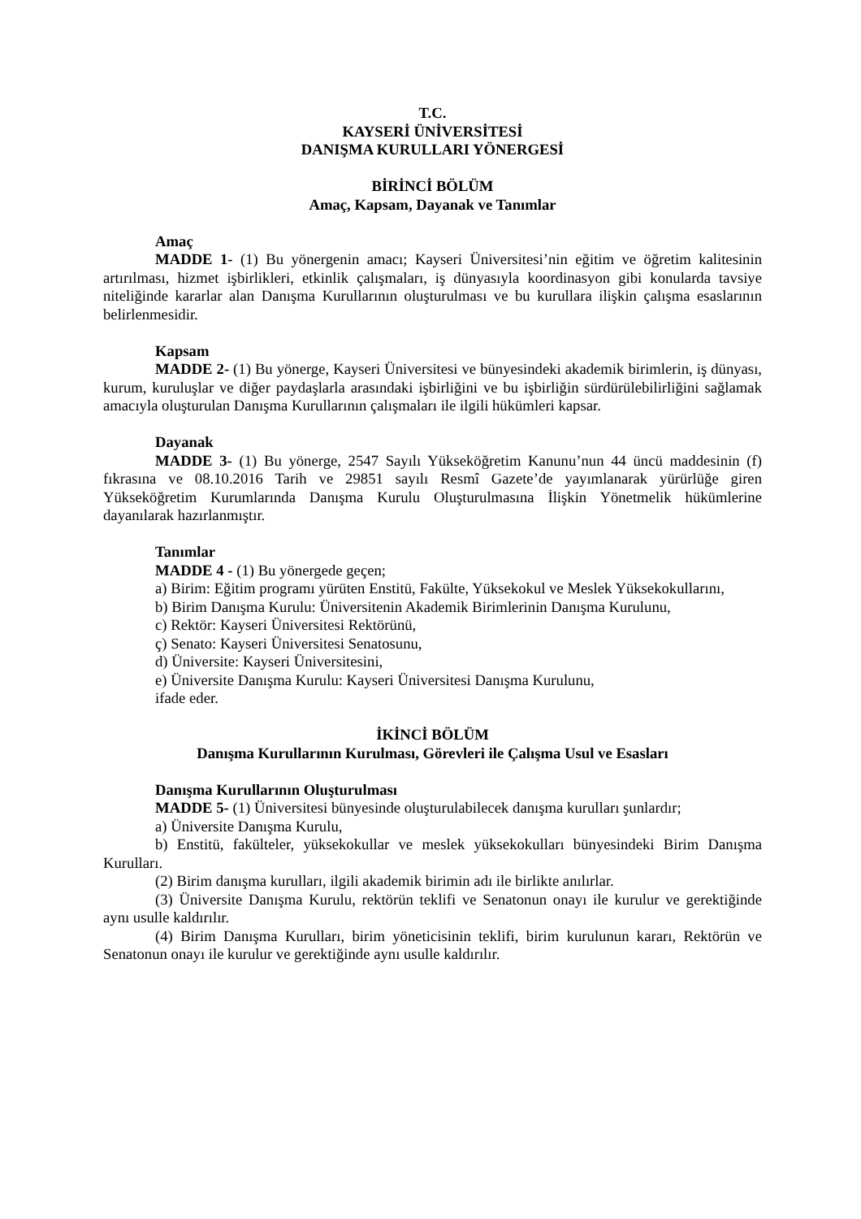T.C.
KAYSERİ ÜNİVERSİTESİ
DANIŞMA KURULLARI YÖNERGESİ
BİRİNCİ BÖLÜM
Amaç, Kapsam, Dayanak ve Tanımlar
Amaç
MADDE 1- (1) Bu yönergenin amacı; Kayseri Üniversitesi’nin eğitim ve öğretim kalitesinin artırılması, hizmet işbirlikleri, etkinlik çalışmaları, iş dünyasıyla koordinasyon gibi konularda tavsiye niteliğinde kararlar alan Danışma Kurullarının oluşturulması ve bu kurullara ilişkin çalışma esaslarının belirlenmesidir.
Kapsam
MADDE 2- (1) Bu yönerge, Kayseri Üniversitesi ve bünyesindeki akademik birimlerin, iş dünyası, kurum, kuruluşlar ve diğer paydaşlarla arasındaki işbirliğini ve bu işbirliğin sürdürülebilirliğini sağlamak amacıyla oluşturulan Danışma Kurullarının çalışmaları ile ilgili hükümleri kapsar.
Dayanak
MADDE 3- (1) Bu yönerge, 2547 Sayılı Yükseköğretim Kanunu’nun 44 üncü maddesinin (f) fıkrasına ve 08.10.2016 Tarih ve 29851 sayılı Resmî Gazete’de yayımlanarak yürürlüğe giren Yükseköğretim Kurumlarında Danışma Kurulu Oluşturulmasına İlişkin Yönetmelik hükümlerine dayanılarak hazırlanmıştır.
Tanımlar
MADDE 4 - (1) Bu yönergede geçen;
a) Birim: Eğitim programı yürüten Enstitü, Fakülte, Yüksekokul ve Meslek Yüksekokullarını,
b) Birim Danışma Kurulu: Üniversitenin Akademik Birimlerinin Danışma Kurulunu,
c) Rektör: Kayseri Üniversitesi Rektörünü,
ç) Senato: Kayseri Üniversitesi Senatosunu,
d) Üniversite: Kayseri Üniversitesini,
e) Üniversite Danışma Kurulu: Kayseri Üniversitesi Danışma Kurulunu,
ifade eder.
İKİNCİ BÖLÜM
Danışma Kurullarının Kurulması, Görevleri ile Çalışma Usul ve Esasları
Danışma Kurullarının Oluşturulması
MADDE 5- (1) Üniversitesi bünyesinde oluşturulabilecek danışma kurulları şunlardır;
a) Üniversite Danışma Kurulu,
b) Enstitü, fakülteler, yüksekokullar ve meslek yüksekokulları bünyesindeki Birim Danışma Kurulları.
(2) Birim danışma kurulları, ilgili akademik birimin adı ile birlikte anılırlar.
(3) Üniversite Danışma Kurulu, rektörün teklifi ve Senatonun onayı ile kurulur ve gerektiğinde aynı usulle kaldırılır.
(4) Birim Danışma Kurulları, birim yöneticisinin teklifi, birim kurulunun kararı, Rektörün ve Senatonun onayı ile kurulur ve gerektiğinde aynı usulle kaldırılır.